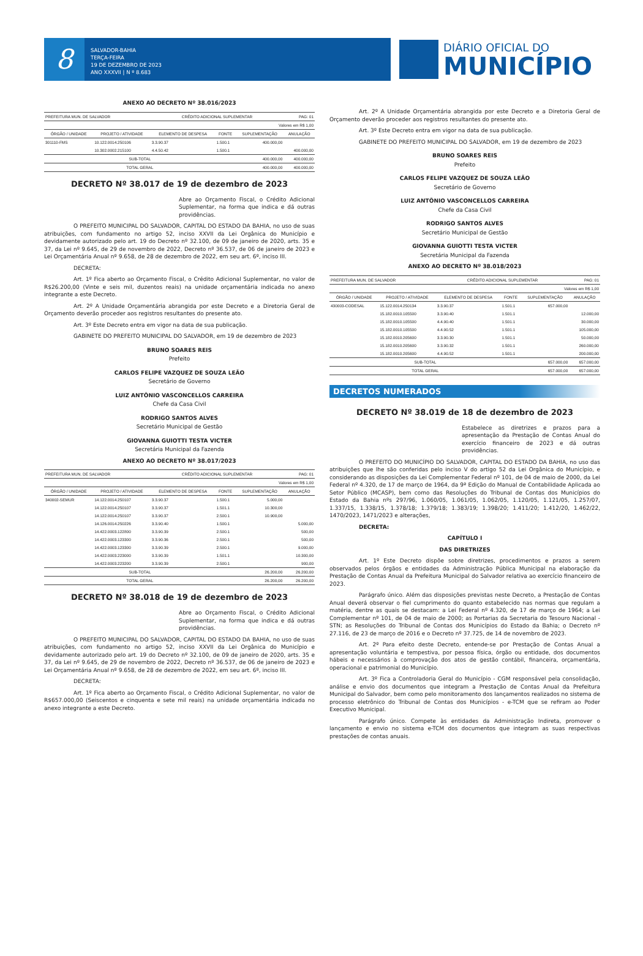8
SALVADOR-BAHIA
TERÇA-FEIRA
19 DE DEZEMBRO DE 2023
ANO XXXVII | N º 8.683
DIÁRIO OFICIAL DO
MUNICÍPIO
ANEXO AO DECRETO Nº 38.016/2023
| PREFEITURA MUN. DE SALVADOR | | CRÉDITO ADICIONAL SUPLEMENTAR | | | PAG: 01 |
| Valores em R$ 1,00 | | | | | |
| ÓRGÃO / UNIDADE | PROJETO / ATIVIDADE | ELEMENTO DE DESPESA | FONTE | SUPLEMENTAÇÃO | ANULAÇÃO |
| 301110-FMS | 10.122.0014.250106 | 3.3.90.37 | 1.500.1 | 400.000,00 | |
| | 10.302.0002.215100 | 4.4.50.42 | 1.500.1 | | 400.000,00 |
| SUB-TOTAL | | | | 400.000,00 | 400.000,00 |
| TOTAL GERAL | | | | 400.000,00 | 400.000,00 |
DECRETO Nº 38.017 de 19 de dezembro de 2023
Abre ao Orçamento Fiscal, o Crédito Adicional Suplementar, na forma que indica e dá outras providências.
O PREFEITO MUNICIPAL DO SALVADOR, CAPITAL DO ESTADO DA BAHIA, no uso de suas atribuições, com fundamento no artigo 52, inciso XXVII da Lei Orgânica do Município e devidamente autorizado pelo art. 19 do Decreto nº 32.100, de 09 de janeiro de 2020, arts. 35 e 37, da Lei nº 9.645, de 29 de novembro de 2022, Decreto nº 36.537, de 06 de janeiro de 2023 e Lei Orçamentária Anual nº 9.658, de 28 de dezembro de 2022, em seu art. 6º, inciso III.
DECRETA:
Art. 1º Fica aberto ao Orçamento Fiscal, o Crédito Adicional Suplementar, no valor de R$26.200,00 (Vinte e seis mil, duzentos reais) na unidade orçamentária indicada no anexo integrante a este Decreto.
Art. 2º A Unidade Orçamentária abrangida por este Decreto e a Diretoria Geral de Orçamento deverão proceder aos registros resultantes do presente ato.
Art. 3º Este Decreto entra em vigor na data de sua publicação.
GABINETE DO PREFEITO MUNICIPAL DO SALVADOR, em 19 de dezembro de 2023
BRUNO SOARES REIS
Prefeito
CARLOS FELIPE VAZQUEZ DE SOUZA LEÃO
Secretário de Governo
LUIZ ANTÔNIO VASCONCELLOS CARREIRA
Chefe da Casa Civil
RODRIGO SANTOS ALVES
Secretário Municipal de Gestão
GIOVANNA GUIOTTI TESTA VICTER
Secretária Municipal da Fazenda
ANEXO AO DECRETO Nº 38.017/2023
| PREFEITURA MUN. DE SALVADOR | | CRÉDITO ADICIONAL SUPLEMENTAR | | | PAG: 01 |
| Valores em R$ 1,00 | | | | | |
| ÓRGÃO / UNIDADE | PROJETO / ATIVIDADE | ELEMENTO DE DESPESA | FONTE | SUPLEMENTAÇÃO | ANULAÇÃO |
| 340002-SEMUR | 14.122.0014.250107 | 3.3.90.37 | 1.500.1 | 5.000,00 | |
| | 14.122.0014.250107 | 3.3.90.37 | 1.501.1 | 10.300,00 | |
| | 14.122.0014.250107 | 3.3.90.37 | 2.500.1 | 10.900,00 | |
| | 14.126.0014.250226 | 3.3.90.40 | 1.500.1 | | 5.000,00 |
| | 14.422.0003.122800 | 3.3.90.39 | 2.500.1 | | 500,00 |
| | 14.422.0003.123300 | 3.3.90.36 | 2.500.1 | | 500,00 |
| | 14.422.0003.123300 | 3.3.90.39 | 2.500.1 | | 9.000,00 |
| | 14.422.0003.223000 | 3.3.90.39 | 1.501.1 | | 10.300,00 |
| | 14.422.0003.223200 | 3.3.90.39 | 2.500.1 | | 900,00 |
| SUB-TOTAL | | | | 26.200,00 | 26.200,00 |
| TOTAL GERAL | | | | 26.200,00 | 26.200,00 |
DECRETO Nº 38.018 de 19 de dezembro de 2023
Abre ao Orçamento Fiscal, o Crédito Adicional Suplementar, na forma que indica e dá outras providências.
O PREFEITO MUNICIPAL DO SALVADOR, CAPITAL DO ESTADO DA BAHIA, no uso de suas atribuições, com fundamento no artigo 52, inciso XXVII da Lei Orgânica do Município e devidamente autorizado pelo art. 19 do Decreto nº 32.100, de 09 de janeiro de 2020, arts. 35 e 37, da Lei nº 9.645, de 29 de novembro de 2022, Decreto nº 36.537, de 06 de janeiro de 2023 e Lei Orçamentária Anual nº 9.658, de 28 de dezembro de 2022, em seu art. 6º, inciso III.
DECRETA:
Art. 1º Fica aberto ao Orçamento Fiscal, o Crédito Adicional Suplementar, no valor de R$657.000,00 (Seiscentos e cinquenta e sete mil reais) na unidade orçamentária indicada no anexo integrante a este Decreto.
Art. 2º A Unidade Orçamentária abrangida por este Decreto e a Diretoria Geral de Orçamento deverão proceder aos registros resultantes do presente ato.
Art. 3º Este Decreto entra em vigor na data de sua publicação.
GABINETE DO PREFEITO MUNICIPAL DO SALVADOR, em 19 de dezembro de 2023
BRUNO SOARES REIS
Prefeito
CARLOS FELIPE VAZQUEZ DE SOUZA LEÃO
Secretário de Governo
LUIZ ANTÔNIO VASCONCELLOS CARREIRA
Chefe da Casa Civil
RODRIGO SANTOS ALVES
Secretário Municipal de Gestão
GIOVANNA GUIOTTI TESTA VICTER
Secretária Municipal da Fazenda
ANEXO AO DECRETO Nº 38.018/2023
| PREFEITURA MUN. DE SALVADOR | | CRÉDITO ADICIONAL SUPLEMENTAR | | | PAG: 01 |
| Valores em R$ 1,00 | | | | | |
| ÓRGÃO / UNIDADE | PROJETO / ATIVIDADE | ELEMENTO DE DESPESA | FONTE | SUPLEMENTAÇÃO | ANULAÇÃO |
| 430003-CODESAL | 15.122.0014.250134 | 3.3.90.37 | 1.501.1 | 657.000,00 | |
| | 15.182.0010.105500 | 3.3.90.40 | 1.501.1 | | 12.000,00 |
| | 15.182.0010.105500 | 4.4.90.40 | 1.501.1 | | 30.000,00 |
| | 15.182.0010.105500 | 4.4.90.52 | 1.501.1 | | 105.000,00 |
| | 15.182.0010.205600 | 3.3.90.30 | 1.501.1 | | 50.000,00 |
| | 15.182.0010.205600 | 3.3.90.32 | 1.501.1 | | 260.000,00 |
| | 15.182.0010.205600 | 4.4.90.52 | 1.501.1 | | 200.000,00 |
| SUB-TOTAL | | | | 657.000,00 | 657.000,00 |
| TOTAL GERAL | | | | 657.000,00 | 657.000,00 |
DECRETOS NUMERADOS
DECRETO Nº 38.019 de 18 de dezembro de 2023
Estabelece as diretrizes e prazos para a apresentação da Prestação de Contas Anual do exercício financeiro de 2023 e dá outras providências.
O PREFEITO DO MUNICÍPIO DO SALVADOR, CAPITAL DO ESTADO DA BAHIA, no uso das atribuições que lhe são conferidas pelo inciso V do artigo 52 da Lei Orgânica do Município, e considerando as disposições da Lei Complementar Federal nº 101, de 04 de maio de 2000, da Lei Federal nº 4.320, de 17 de março de 1964, da 9ª Edição do Manual de Contabilidade Aplicada ao Setor Público (MCASP), bem como das Resoluções do Tribunal de Contas dos Municípios do Estado da Bahia nºs 297/96, 1.060/05, 1.061/05, 1.062/05, 1.120/05, 1.121/05, 1.257/07, 1.337/15, 1.338/15, 1.378/18; 1.379/18; 1.383/19; 1.398/20; 1.411/20; 1.412/20, 1.462/22, 1470/2023, 1471/2023 e alterações,
DECRETA:
CAPÍTULO I
DAS DIRETRIZES
Art. 1º Este Decreto dispõe sobre diretrizes, procedimentos e prazos a serem observados pelos órgãos e entidades da Administração Pública Municipal na elaboração da Prestação de Contas Anual da Prefeitura Municipal do Salvador relativa ao exercício financeiro de 2023.
Parágrafo único. Além das disposições previstas neste Decreto, a Prestação de Contas Anual deverá observar o fiel cumprimento do quanto estabelecido nas normas que regulam a matéria, dentre as quais se destacam: a Lei Federal nº 4.320, de 17 de março de 1964; a Lei Complementar nº 101, de 04 de maio de 2000; as Portarias da Secretaria do Tesouro Nacional - STN; as Resoluções do Tribunal de Contas dos Municípios do Estado da Bahia; o Decreto nº 27.116, de 23 de março de 2016 e o Decreto nº 37.725, de 14 de novembro de 2023.
Art. 2º Para efeito deste Decreto, entende-se por Prestação de Contas Anual a apresentação voluntária e tempestiva, por pessoa física, órgão ou entidade, dos documentos hábeis e necessários à comprovação dos atos de gestão contábil, financeira, orçamentária, operacional e patrimonial do Município.
Art. 3º Fica a Controladoria Geral do Município - CGM responsável pela consolidação, análise e envio dos documentos que integram a Prestação de Contas Anual da Prefeitura Municipal do Salvador, bem como pelo monitoramento dos lançamentos realizados no sistema de processo eletrônico do Tribunal de Contas dos Municípios - e-TCM que se refiram ao Poder Executivo Municipal.
Parágrafo único. Compete às entidades da Administração Indireta, promover o lançamento e envio no sistema e-TCM dos documentos que integram as suas respectivas prestações de contas anuais.